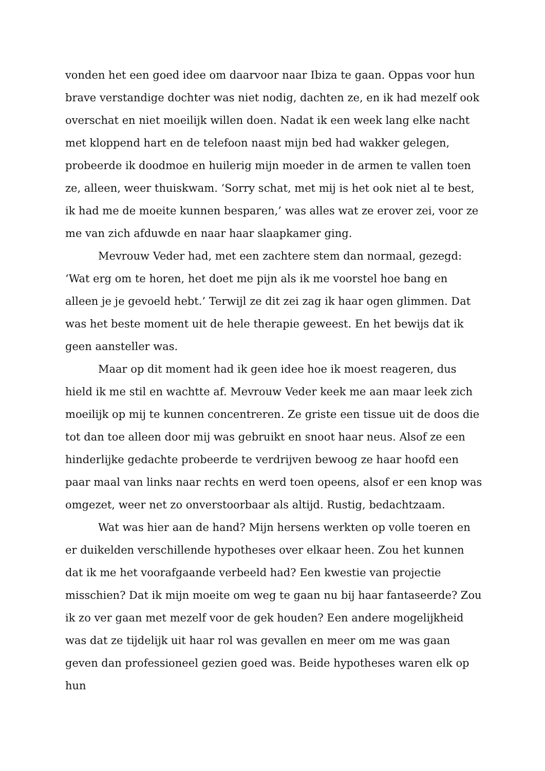vonden het een goed idee om daarvoor naar Ibiza te gaan. Oppas voor hun brave verstandige dochter was niet nodig, dachten ze, en ik had mezelf ook overschat en niet moeilijk willen doen. Nadat ik een week lang elke nacht met kloppend hart en de telefoon naast mijn bed had wakker gelegen, probeerde ik doodmoe en huilerig mijn moeder in de armen te vallen toen ze, alleen, weer thuiskwam. ‘Sorry schat, met mij is het ook niet al te best, ik had me de moeite kunnen besparen,’ was alles wat ze erover zei, voor ze me van zich afduwde en naar haar slaapkamer ging.
Mevrouw Veder had, met een zachtere stem dan normaal, gezegd: ‘Wat erg om te horen, het doet me pijn als ik me voorstel hoe bang en alleen je je gevoeld hebt.’ Terwijl ze dit zei zag ik haar ogen glimmen. Dat was het beste moment uit de hele therapie geweest. En het bewijs dat ik geen aansteller was.
Maar op dit moment had ik geen idee hoe ik moest reageren, dus hield ik me stil en wachtte af. Mevrouw Veder keek me aan maar leek zich moeilijk op mij te kunnen concentreren. Ze griste een tissue uit de doos die tot dan toe alleen door mij was gebruikt en snoot haar neus. Alsof ze een hinderlijke gedachte probeerde te verdrijven bewoog ze haar hoofd een paar maal van links naar rechts en werd toen opeens, alsof er een knop was omgezet, weer net zo onverstoorbaar als altijd. Rustig, bedachtzaam.
Wat was hier aan de hand? Mijn hersens werkten op volle toeren en er duikelden verschillende hypotheses over elkaar heen. Zou het kunnen dat ik me het voorafgaande verbeeld had? Een kwestie van projectie misschien? Dat ik mijn moeite om weg te gaan nu bij haar fantaseerde? Zou ik zo ver gaan met mezelf voor de gek houden? Een andere mogelijkheid was dat ze tijdelijk uit haar rol was gevallen en meer om me was gaan geven dan professioneel gezien goed was. Beide hypotheses waren elk op hun